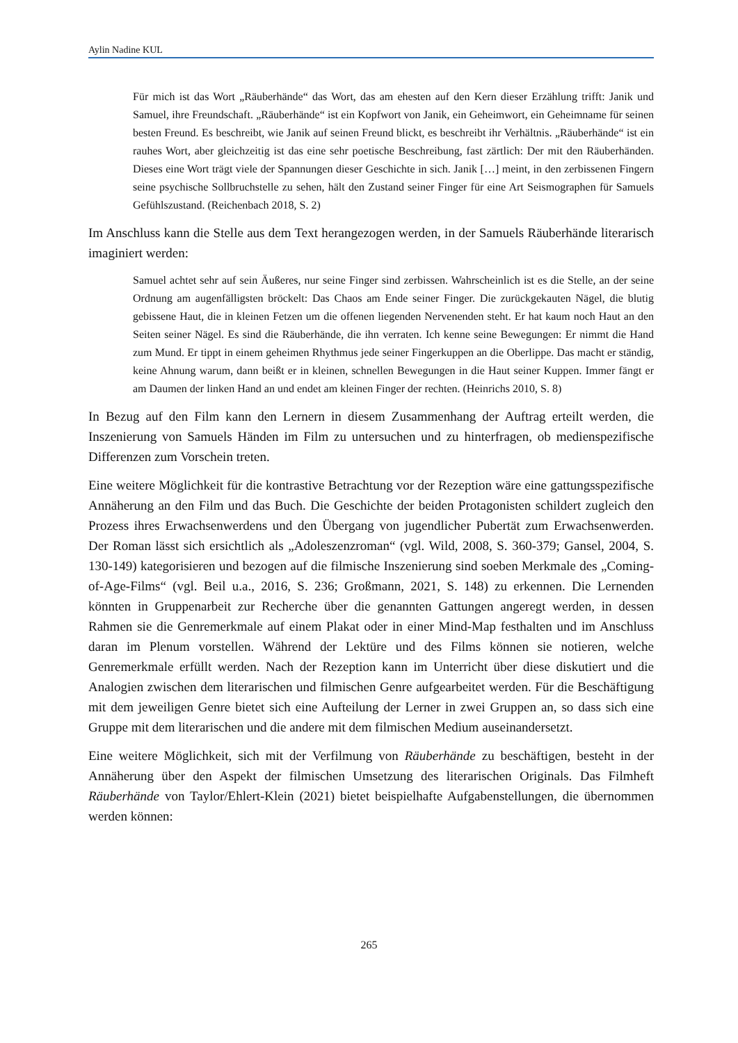Aylin Nadine KUL
Für mich ist das Wort „Räuberhände“ das Wort, das am ehesten auf den Kern dieser Erzählung trifft: Janik und Samuel, ihre Freundschaft. „Räuberhände“ ist ein Kopfwort von Janik, ein Geheimwort, ein Geheimname für seinen besten Freund. Es beschreibt, wie Janik auf seinen Freund blickt, es beschreibt ihr Verhältnis. „Räuberhände“ ist ein rauhes Wort, aber gleichzeitig ist das eine sehr poetische Beschreibung, fast zärtlich: Der mit den Räuberhänden. Dieses eine Wort trägt viele der Spannungen dieser Geschichte in sich. Janik […] meint, in den zerbissenen Fingern seine psychische Sollbruchstelle zu sehen, hält den Zustand seiner Finger für eine Art Seismographen für Samuels Gefühlszustand. (Reichenbach 2018, S. 2)
Im Anschluss kann die Stelle aus dem Text herangezogen werden, in der Samuels Räuberhände literarisch imaginiert werden:
Samuel achtet sehr auf sein Äußeres, nur seine Finger sind zerbissen. Wahrscheinlich ist es die Stelle, an der seine Ordnung am augenfälligsten bröckelt: Das Chaos am Ende seiner Finger. Die zurückgekauten Nägel, die blutig gebissene Haut, die in kleinen Fetzen um die offenen liegenden Nervenenden steht. Er hat kaum noch Haut an den Seiten seiner Nägel. Es sind die Räuberhände, die ihn verraten. Ich kenne seine Bewegungen: Er nimmt die Hand zum Mund. Er tippt in einem geheimen Rhythmus jede seiner Fingerkuppen an die Oberlippe. Das macht er ständig, keine Ahnung warum, dann beißt er in kleinen, schnellen Bewegungen in die Haut seiner Kuppen. Immer fängt er am Daumen der linken Hand an und endet am kleinen Finger der rechten. (Heinrichs 2010, S. 8)
In Bezug auf den Film kann den Lernern in diesem Zusammenhang der Auftrag erteilt werden, die Inszenierung von Samuels Händen im Film zu untersuchen und zu hinterfragen, ob medienspezifische Differenzen zum Vorschein treten.
Eine weitere Möglichkeit für die kontrastive Betrachtung vor der Rezeption wäre eine gattungsspezifische Annäherung an den Film und das Buch. Die Geschichte der beiden Protagonisten schildert zugleich den Prozess ihres Erwachsenwerdens und den Übergang von jugendlicher Pubertät zum Erwachsenwerden. Der Roman lässt sich ersichtlich als „Adoleszenzroman“ (vgl. Wild, 2008, S. 360-379; Gansel, 2004, S. 130-149) kategorisieren und bezogen auf die filmische Inszenierung sind soeben Merkmale des „Coming-of-Age-Films“ (vgl. Beil u.a., 2016, S. 236; Großmann, 2021, S. 148) zu erkennen. Die Lernenden könnten in Gruppenarbeit zur Recherche über die genannten Gattungen angeregt werden, in dessen Rahmen sie die Genremerkmale auf einem Plakat oder in einer Mind-Map festhalten und im Anschluss daran im Plenum vorstellen. Während der Lektüre und des Films können sie notieren, welche Genremerkmale erfüllt werden. Nach der Rezeption kann im Unterricht über diese diskutiert und die Analogien zwischen dem literarischen und filmischen Genre aufgearbeitet werden. Für die Beschäftigung mit dem jeweiligen Genre bietet sich eine Aufteilung der Lerner in zwei Gruppen an, so dass sich eine Gruppe mit dem literarischen und die andere mit dem filmischen Medium auseinandersetzt.
Eine weitere Möglichkeit, sich mit der Verfilmung von Räuberhände zu beschäftigen, besteht in der Annäherung über den Aspekt der filmischen Umsetzung des literarischen Originals. Das Filmheft Räuberhände von Taylor/Ehlert-Klein (2021) bietet beispielhafte Aufgabenstellungen, die übernommen werden können:
265